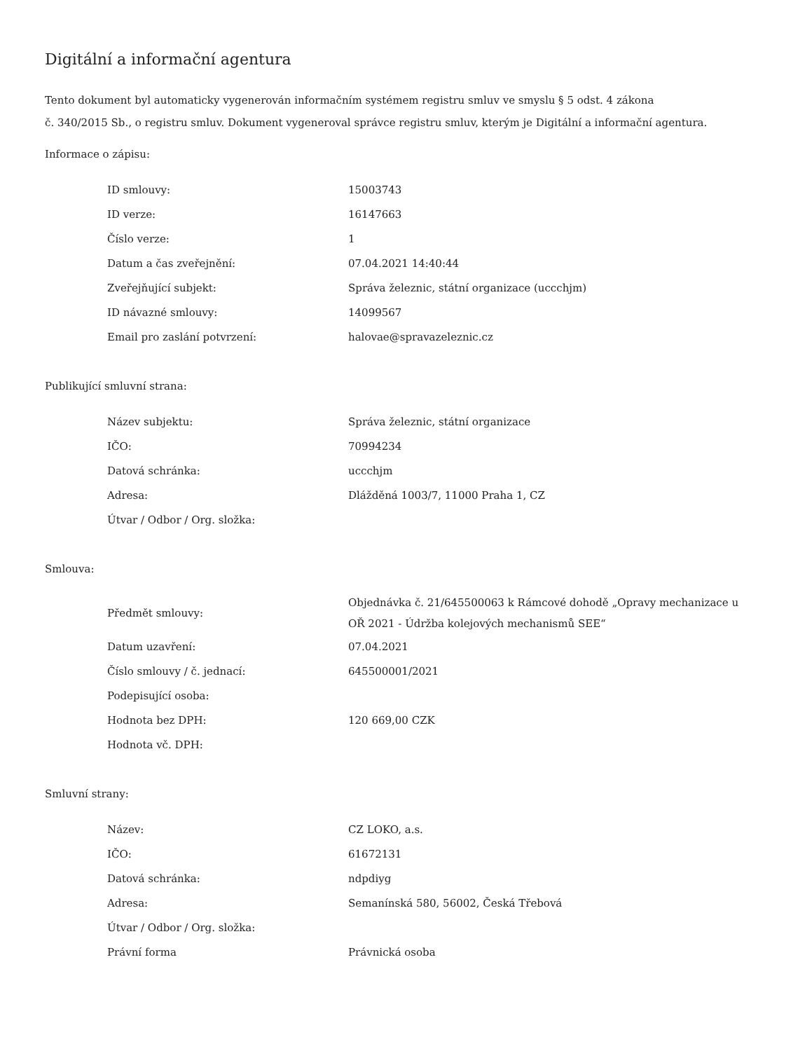Digitální a informační agentura
Tento dokument byl automaticky vygenerován informačním systémem registru smluv ve smyslu § 5 odst. 4 zákona
č. 340/2015 Sb., o registru smluv. Dokument vygeneroval správce registru smluv, kterým je Digitální a informační agentura.
Informace o zápisu:
| ID smlouvy: | 15003743 |
| ID verze: | 16147663 |
| Číslo verze: | 1 |
| Datum a čas zveřejnění: | 07.04.2021 14:40:44 |
| Zveřejňující subjekt: | Správa železnic, státní organizace (uccchjm) |
| ID návazné smlouvy: | 14099567 |
| Email pro zaslání potvrzení: | halovae@spravazeleznic.cz |
Publikující smluvní strana:
| Název subjektu: | Správa železnic, státní organizace |
| IČO: | 70994234 |
| Datová schránka: | uccchjm |
| Adresa: | Dlážděná 1003/7, 11000 Praha 1, CZ |
| Útvar / Odbor / Org. složka: | |
Smlouva:
| Předmět smlouvy: | Objednávka č. 21/645500063 k Rámcové dohodě „Opravy mechanizace u OŘ 2021 - Údržba kolejových mechanismů SEE“ |
| Datum uzavření: | 07.04.2021 |
| Číslo smlouvy / č. jednací: | 645500001/2021 |
| Podepisující osoba: | |
| Hodnota bez DPH: | 120 669,00 CZK |
| Hodnota vč. DPH: | |
Smluvní strany:
| Název: | CZ LOKO, a.s. |
| IČO: | 61672131 |
| Datová schránka: | ndpdiyg |
| Adresa: | Semanínská 580, 56002, Česká Třebová |
| Útvar / Odbor / Org. složka: | |
| Právní forma | Právnická osoba |